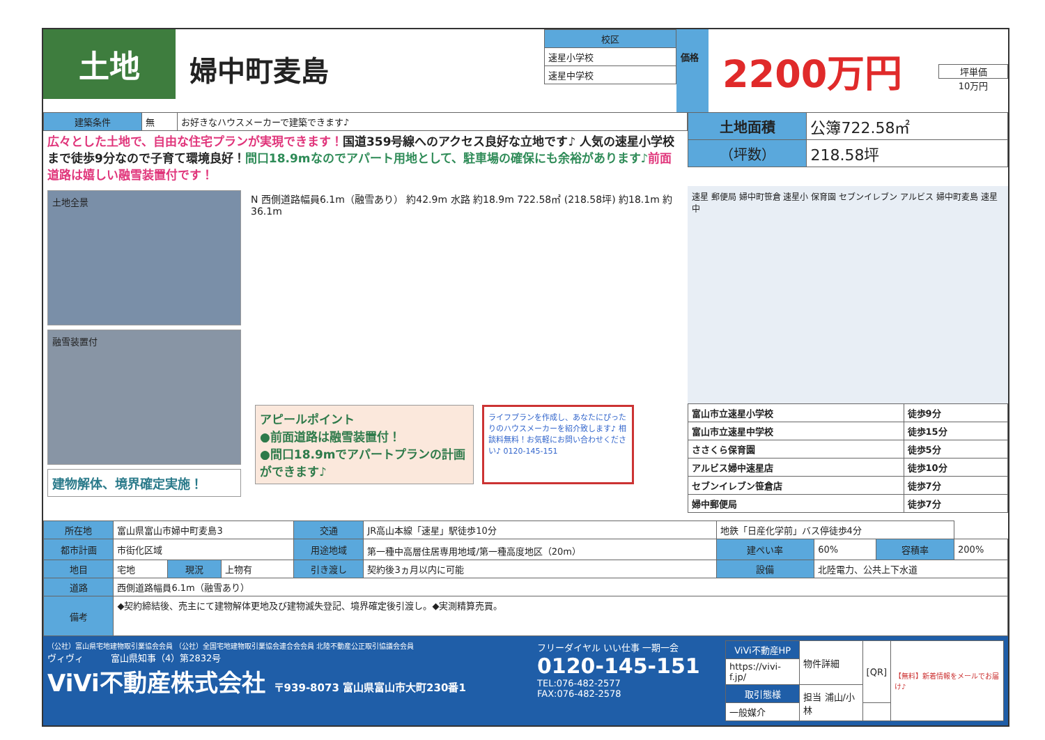土地
婦中町麦島
| 校区 |
| --- |
| 速星小学校 |
| 速星中学校 |
価格
2200万円
坪単価
10万円
| 建築条件 | 無 | お好きなハウスメーカーで建築できます♪ |
広々とした土地で、自由な住宅プランが実現できます！国道359号線へのアクセス良好な立地です♪ 人気の速星小学校まで徒歩9分なので子育て環境良好！間口18.9mなのでアパート用地として、駐車場の確保にも余裕があります♪前面道路は嬉しい融雪装置付です！
| 土地面積 | 公簿722.58㎡ |
| （坪数） | 218.58坪 |
土地全景
融雪装置付
建物解体、境界確定実施！
N 西側道路幅員6.1m（融雪あり） 約42.9m 水路 約18.9m 722.58㎡ (218.58坪) 約18.1m 約36.1m
アピールポイント
●前面道路は融雪装置付！
●間口18.9mでアパートプランの計画ができます♪
ライフプランを作成し、あなたにぴったりのハウスメーカーを紹介致します♪ 相談料無料！お気軽にお問い合わせください♪ 0120-145-151
速星 郵便局 婦中町笹倉 速星小 保育園 セブンイレブン アルビス 婦中町麦島 速星中
| 富山市立速星小学校 | 徒歩9分 |
| 富山市立速星中学校 | 徒歩15分 |
| ささくら保育園 | 徒歩5分 |
| アルビス婦中速星店 | 徒歩10分 |
| セブンイレブン笹倉店 | 徒歩7分 |
| 婦中郵便局 | 徒歩7分 |
| 所在地 | 富山県富山市婦中町麦島3 | | | 交通 | JR高山本線「速星」駅徒歩10分 | 地鉄「日産化学前」バス停徒歩4分 | | | |
| 都市計画 | 市街化区域 | | | 用途地域 | 第一種中高層住居専用地域/第一種高度地区（20m） | 建ぺい率 | 60% | 容積率 | 200% |
| 地目 | 宅地 | 現況 | 上物有 | 引き渡し | 契約後3ヵ月以内に可能 | 設備 | 北陸電力、公共上下水道 | | |
| 道路 | 西側道路幅員6.1m（融雪あり） | | | | | | | | |
| 備考 | ◆契約締結後、売主にて建物解体更地及び建物滅失登記、境界確定後引渡し。◆実測精算売買。 | | | | | | | | |
（公社）富山県宅地建物取引業協会会員 （公社）全国宅地建物取引業協会連合会会員 北陸不動産公正取引協議会会員
ヴィヴィ　　　富山県知事（4）第2832号
ViVi不動産株式会社 〒939-8073 富山県富山市大町230番1
フリーダイヤル いい仕事 一期一会
0120-145-151
TEL:076-482-2577
FAX:076-482-2578
| ViVi不動産HP | 物件詳細 | [QR] | 【無料】新着情報をメールでお届け♪ |
| https://vivi-f.jp/ | | | |
| 取引態様 | 担当 浦山/小林 | | |
| 一般媒介 | | | |